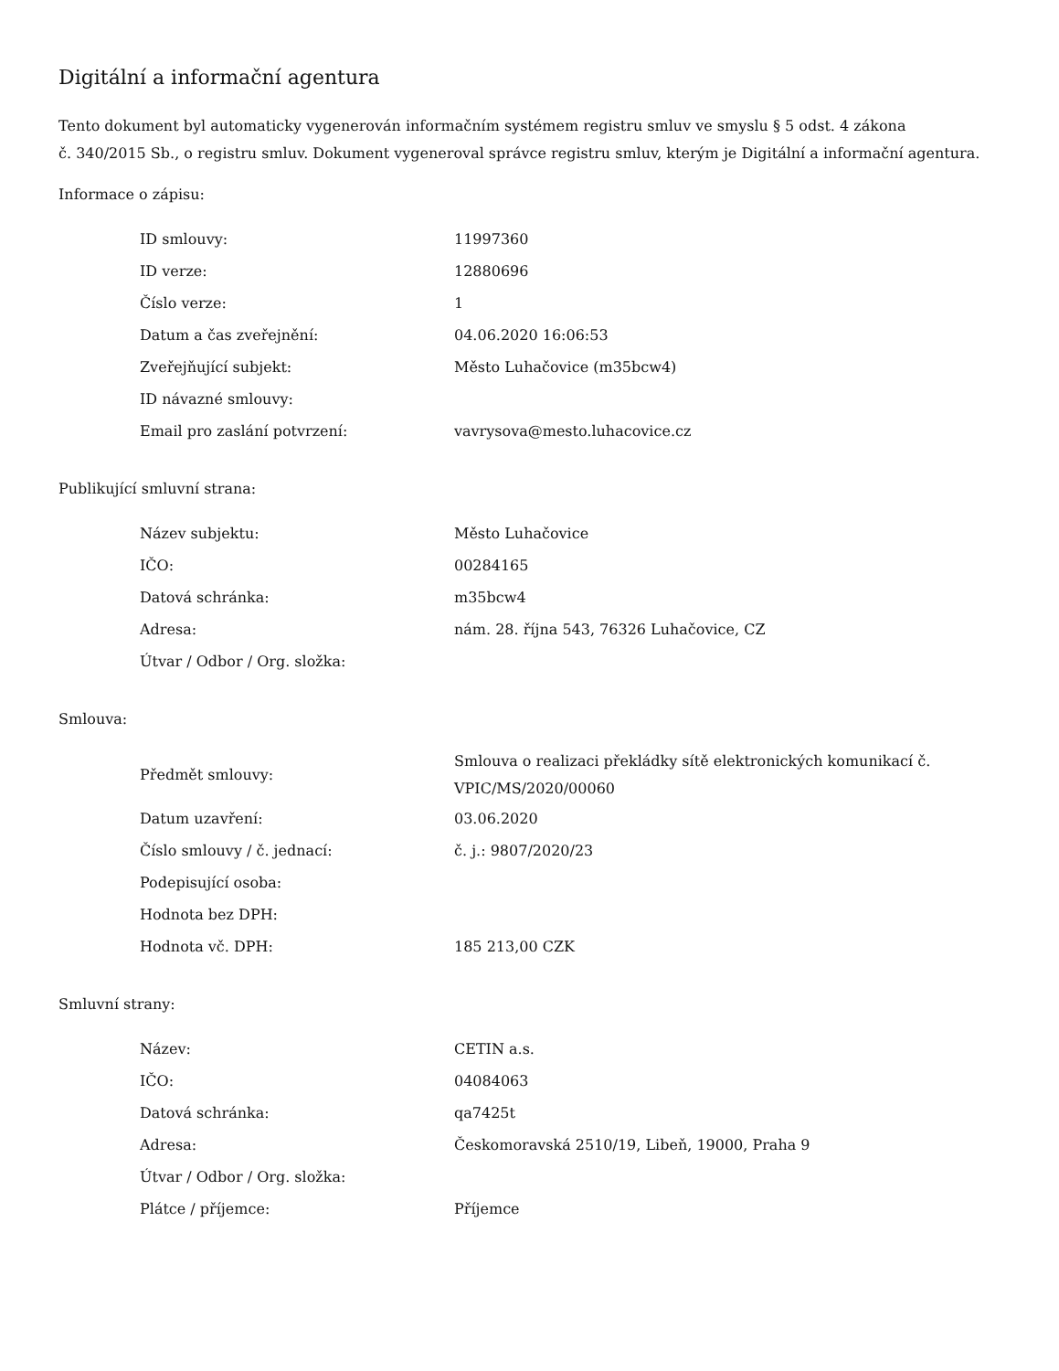Digitální a informační agentura
Tento dokument byl automaticky vygenerován informačním systémem registru smluv ve smyslu § 5 odst. 4 zákona
č. 340/2015 Sb., o registru smluv. Dokument vygeneroval správce registru smluv, kterým je Digitální a informační agentura.
Informace o zápisu:
| ID smlouvy: | 11997360 |
| ID verze: | 12880696 |
| Číslo verze: | 1 |
| Datum a čas zveřejnění: | 04.06.2020 16:06:53 |
| Zveřejňující subjekt: | Město Luhačovice (m35bcw4) |
| ID návazné smlouvy: | |
| Email pro zaslání potvrzení: | vavrysova@mesto.luhacovice.cz |
Publikující smluvní strana:
| Název subjektu: | Město Luhačovice |
| IČO: | 00284165 |
| Datová schránka: | m35bcw4 |
| Adresa: | nám. 28. října 543, 76326 Luhačovice, CZ |
| Útvar / Odbor / Org. složka: | |
Smlouva:
| Předmět smlouvy: | Smlouva o realizaci překládky sítě elektronických komunikací č. VPIC/MS/2020/00060 |
| Datum uzavření: | 03.06.2020 |
| Číslo smlouvy / č. jednací: | č. j.: 9807/2020/23 |
| Podepisující osoba: | |
| Hodnota bez DPH: | |
| Hodnota vč. DPH: | 185 213,00 CZK |
Smluvní strany:
| Název: | CETIN a.s. |
| IČO: | 04084063 |
| Datová schránka: | qa7425t |
| Adresa: | Českomoravská 2510/19, Libeň, 19000, Praha 9 |
| Útvar / Odbor / Org. složka: | |
| Plátce / příjemce: | Příjemce |